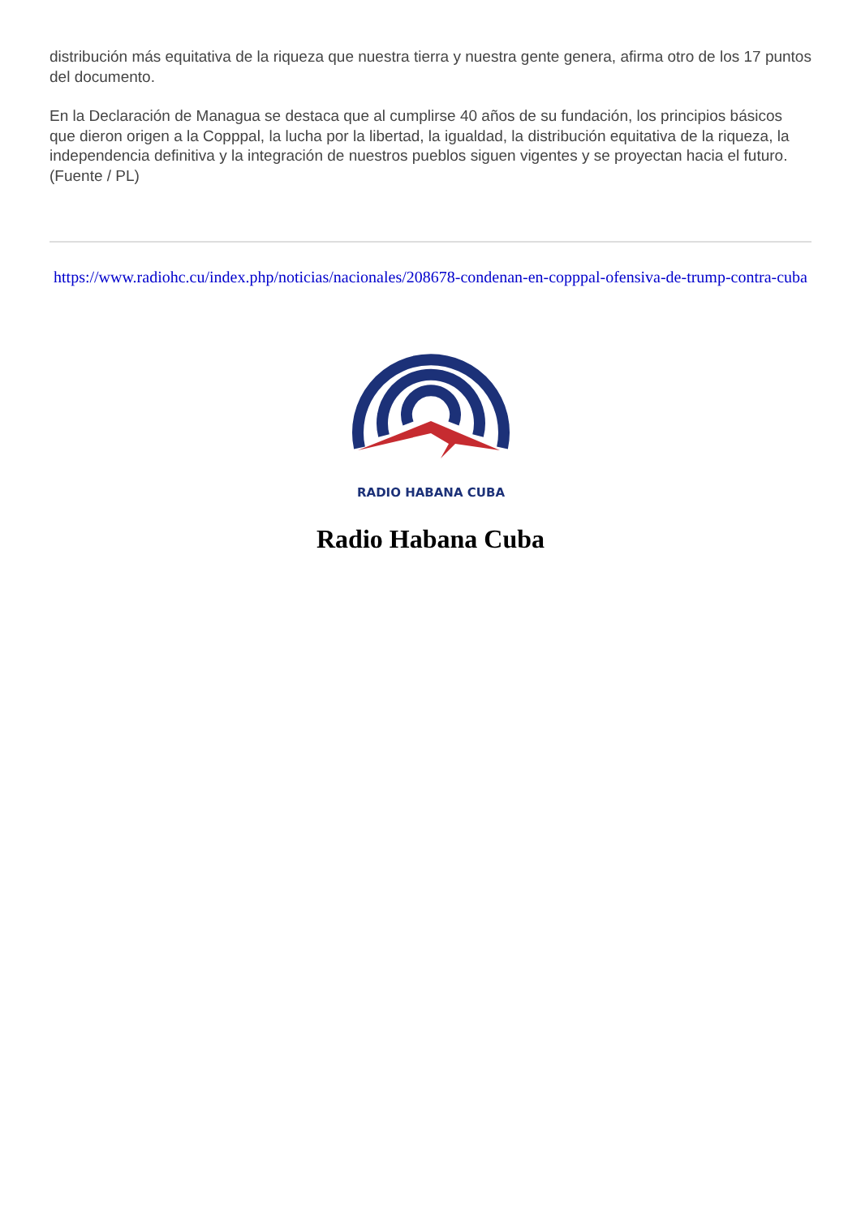distribución más equitativa de la riqueza que nuestra tierra y nuestra gente genera, afirma otro de los 17 puntos del documento.
En la Declaración de Managua se destaca que al cumplirse 40 años de su fundación, los principios básicos que dieron origen a la Copppal, la lucha por la libertad, la igualdad, la distribución equitativa de la riqueza, la independencia definitiva y la integración de nuestros pueblos siguen vigentes y se proyectan hacia el futuro. (Fuente / PL)
https://www.radiohc.cu/index.php/noticias/nacionales/208678-condenan-en-copppal-ofensiva-de-trump-contra-cuba
RADIO HABANA CUBA
Radio Habana Cuba